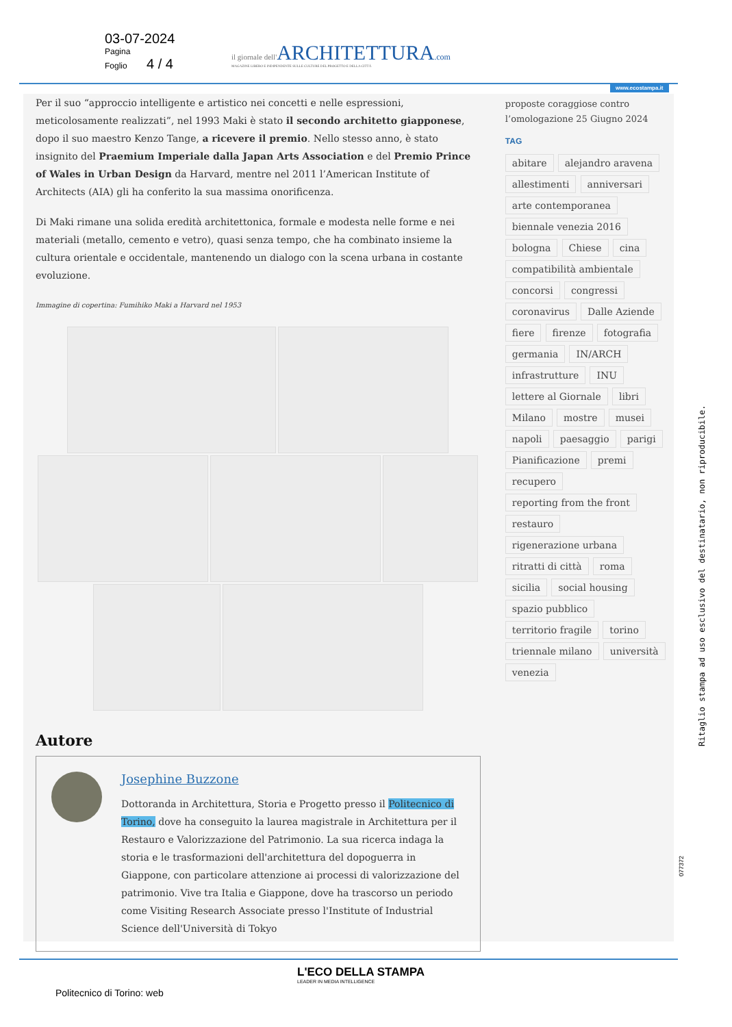03-07-2024
Pagina
Foglio 4 / 4
il giornale dell'ARCHITETTURA.com
MAGAZINE LIBERO E INDIPENDENTE SULLE CULTURE DEL PROGETTO E DELLA CITTÀ
www.ecostampa.it
Per il suo “approccio intelligente e artistico nei concetti e nelle espressioni, meticolosamente realizzati”, nel 1993 Maki è stato il secondo architetto giapponese, dopo il suo maestro Kenzo Tange, a ricevere il premio. Nello stesso anno, è stato insignito del Praemium Imperiale dalla Japan Arts Association e del Premio Prince of Wales in Urban Design da Harvard, mentre nel 2011 l’American Institute of Architects (AIA) gli ha conferito la sua massima onorificenza.
Di Maki rimane una solida eredità architettonica, formale e modesta nelle forme e nei materiali (metallo, cemento e vetro), quasi senza tempo, che ha combinato insieme la cultura orientale e occidentale, mantenendo un dialogo con la scena urbana in costante evoluzione.
Immagine di copertina: Fumihiko Maki a Harvard nel 1953
Autore
Josephine Buzzone
Dottoranda in Architettura, Storia e Progetto presso il Politecnico di Torino, dove ha conseguito la laurea magistrale in Architettura per il Restauro e Valorizzazione del Patrimonio. La sua ricerca indaga la storia e le trasformazioni dell'architettura del dopoguerra in Giappone, con particolare attenzione ai processi di valorizzazione del patrimonio. Vive tra Italia e Giappone, dove ha trascorso un periodo come Visiting Research Associate presso l'Institute of Industrial Science dell'Università di Tokyo
proposte coraggiose contro l’omologazione 25 Giugno 2024
TAG
abitare alejandro aravena allestimenti anniversari arte contemporanea biennale venezia 2016 bologna Chiese cina compatibilità ambientale concorsi congressi coronavirus Dalle Aziende fiere firenze fotografia germania IN/ARCH infrastrutture INU lettere al Giornale libri Milano mostre musei napoli paesaggio parigi Pianificazione premi recupero reporting from the front restauro rigenerazione urbana ritratti di città roma sicilia social housing spazio pubblico territorio fragile torino triennale milano università venezia
Ritaglio stampa ad uso esclusivo del destinatario, non riproducibile.
077372
L'ECO DELLA STAMPA
LEADER IN MEDIA INTELLIGENCE
Politecnico di Torino: web